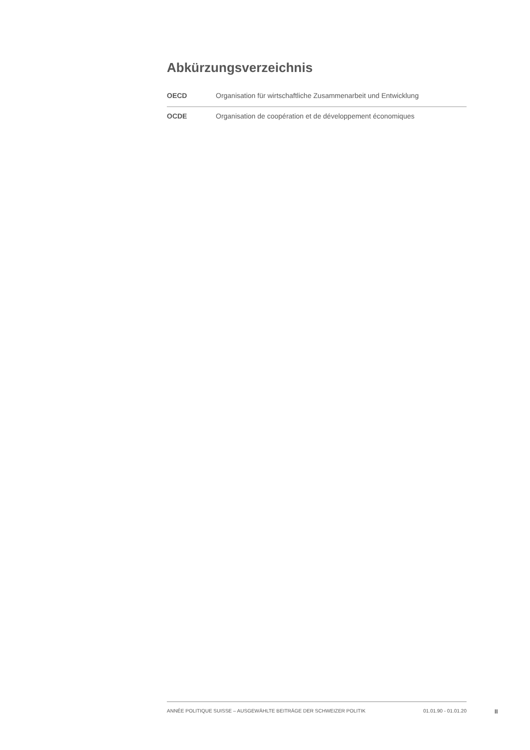Abkürzungsverzeichnis
| OECD | Organisation für wirtschaftliche Zusammenarbeit und Entwicklung |
| OCDE | Organisation de coopération et de développement économiques |
ANNÉE POLITIQUE SUISSE – AUSGEWÄHLTE BEITRÄGE DER SCHWEIZER POLITIK 01.01.90 - 01.01.20
II